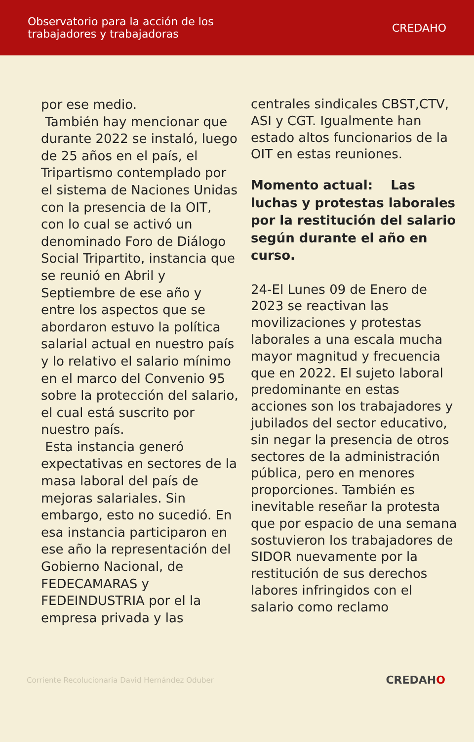Observatorio para la acción de los
trabajadores y trabajadoras
CREDAHO
por ese medio.
También hay mencionar que durante 2022 se instaló, luego de 25 años en el país, el Tripartismo contemplado por el sistema de Naciones Unidas con la presencia de la OIT, con lo cual se activó un denominado Foro de Diálogo Social Tripartito, instancia que se reunió en Abril y Septiembre de ese año y entre los aspectos que se abordaron estuvo la política salarial actual en nuestro país y lo relativo el salario mínimo en el marco del Convenio 95 sobre la protección del salario, el cual está suscrito por nuestro país.
Esta instancia generó expectativas en sectores de la masa laboral del país de mejoras salariales. Sin embargo, esto no sucedió. En esa instancia participaron en ese año la representación del Gobierno Nacional, de FEDECAMARAS y FEDEINDUSTRIA por el la empresa privada y las
centrales sindicales CBST,CTV, ASI y CGT. Igualmente han estado altos funcionarios de la OIT en estas reuniones.
Momento actual: Las luchas y protestas laborales por la restitución del salario según durante el año en curso.
24-El Lunes 09 de Enero de 2023 se reactivan las movilizaciones y protestas laborales a una escala mucha mayor magnitud y frecuencia que en 2022. El sujeto laboral predominante en estas acciones son los trabajadores y jubilados del sector educativo, sin negar la presencia de otros sectores de la administración pública, pero en menores proporciones. También es inevitable reseñar la protesta que por espacio de una semana sostuvieron los trabajadores de SIDOR nuevamente por la restitución de sus derechos labores infringidos con el salario como reclamo
Corriente Recolucionaria David Hernández Oduber CREDAHO